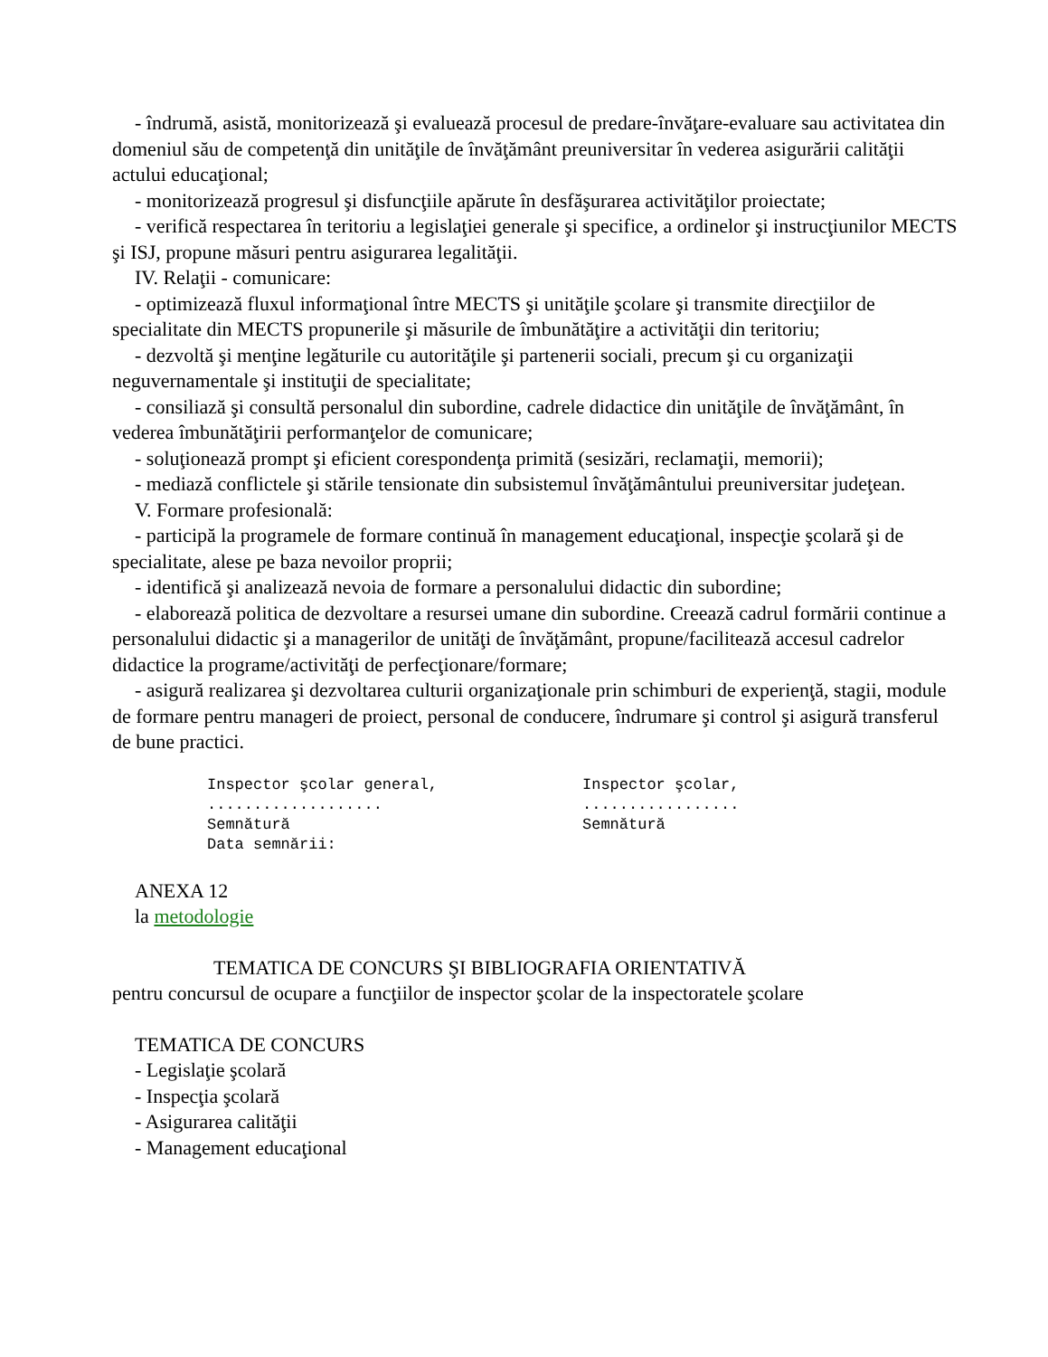- îndrumă, asistă, monitorizează şi evaluează procesul de predare-învăţare-evaluare sau activitatea din domeniul său de competenţă din unităţile de învăţământ preuniversitar în vederea asigurării calităţii actului educaţional;
- monitorizează progresul şi disfuncţiile apărute în desfăşurarea activităţilor proiectate;
- verifică respectarea în teritoriu a legislaţiei generale şi specifice, a ordinelor şi instrucţiunilor MECTS şi ISJ, propune măsuri pentru asigurarea legalităţii.
IV. Relaţii - comunicare:
- optimizează fluxul informaţional între MECTS şi unităţile şcolare şi transmite direcţiilor de specialitate din MECTS propunerile şi măsurile de îmbunătăţire a activităţii din teritoriu;
- dezvoltă şi menţine legăturile cu autorităţile şi partenerii sociali, precum şi cu organizaţii neguvernamentale şi instituţii de specialitate;
- consiliază şi consultă personalul din subordine, cadrele didactice din unităţile de învăţământ, în vederea îmbunătăţirii performanţelor de comunicare;
- soluţionează prompt şi eficient corespondenţa primită (sesizări, reclamaţii, memorii);
- mediază conflictele şi stările tensionate din subsistemul învăţământului preuniversitar judeţean.
V. Formare profesională:
- participă la programele de formare continuă în management educaţional, inspecţie şcolară şi de specialitate, alese pe baza nevoilor proprii;
- identifică şi analizează nevoia de formare a personalului didactic din subordine;
- elaborează politica de dezvoltare a resursei umane din subordine. Creează cadrul formării continue a personalului didactic şi a managerilor de unităţi de învăţământ, propune/facilitează accesul cadrelor didactice la programe/activităţi de perfecţionare/formare;
- asigură realizarea şi dezvoltarea culturii organizaţionale prin schimburi de experienţă, stagii, module de formare pentru manageri de proiect, personal de conducere, îndrumare şi control şi asigură transferul de bune practici.
Inspector şcolar general,
...................
Semnătură
Data semnării:
Inspector şcolar,
.................
Semnătură
ANEXA 12
la metodologie
TEMATICA DE CONCURS ŞI BIBLIOGRAFIA ORIENTATIVĂ
pentru concursul de ocupare a funcţiilor de inspector şcolar de la inspectoratele şcolare
TEMATICA DE CONCURS
- Legislaţie şcolară
- Inspecţia şcolară
- Asigurarea calităţii
- Management educaţional